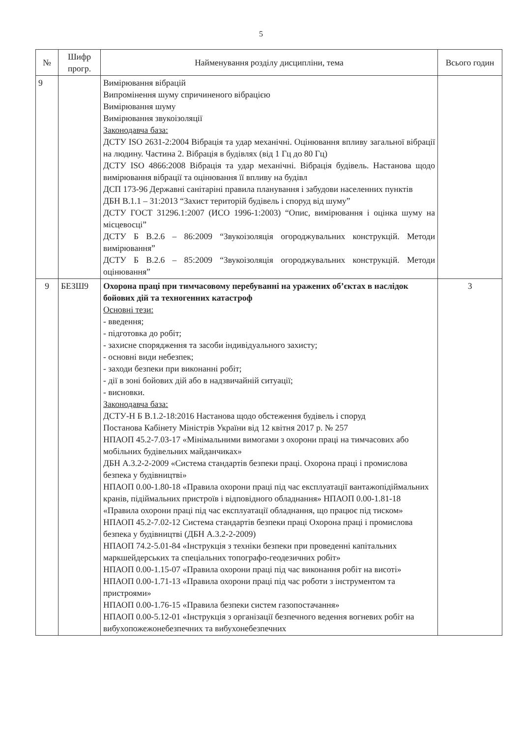5
| № | Шифр прогр. | Найменування розділу дисципліни, тема | Всього годин |
| --- | --- | --- | --- |
| 9 | | Вимірювання вібрацій Випромінення шуму спричиненого вібрацією Вимірювання шуму Вимірювання звукоізоляції Законодавча база: ДСТУ ISO 2631-2:2004 Вібрація та удар механічні. Оцінювання впливу загальної вібрації на людину. Частина 2. Вібрація в будівлях (від 1 Гц до 80 Гц) ДСТУ ISO 4866:2008 Вібрація та удар механічні. Вібрація будівель. Настанова щодо вимірювання вібрації та оцінювання її впливу на будівл ДСП 173-96 Державні санітаріні правила планування і забудови населенних пунктів ДБН В.1.1 – 31:2013 “Захист територій будівель і споруд від шуму” ДСТУ ГОСТ 31296.1:2007 (ИСО 1996-1:2003) “Опис, вимірювання і оцінка шуму на місцевосці” ДСТУ Б В.2.6 – 86:2009 “Звукоізоляція огороджувальних конструкцій. Методи вимірювання” ДСТУ Б В.2.6 – 85:2009 “Звукоізоляція огороджувальних конструкцій. Методи оцінювання” | |
| 9 | БЕЗШ9 | Охорона праці при тимчасовому перебуванні на уражених об’єктах в наслідок бойових дій та техногенних катастроф Основні тези: - введення; - підготовка до робіт; - захисне спорядження та засоби індивідуального захисту; - основні види небезпек; - заходи безпеки при виконанні робіт; - дії в зоні бойових дій або в надзвичайній ситуації; - висновки. Законодавча база: ДСТУ-Н Б В.1.2-18:2016 Настанова щодо обстеження будівель і споруд Постанова Кабінету Міністрів України від 12 квітня 2017 р. № 257 НПАОП 45.2-7.03-17 «Мінімальними вимогами з охорони праці на тимчасових або мобільних будівельних майданчиках» ДБН А.3.2-2-2009 «Система стандартів безпеки праці. Охорона праці і промислова безпека у будівництві» НПАОП 0.00-1.80-18 «Правила охорони праці під час експлуатації вантажопідіймальних кранів, підіймальних пристроїв і відповідного обладнання» НПАОП 0.00-1.81-18 «Правила охорони праці під час експлуатації обладнання, що працює під тиском» НПАОП 45.2-7.02-12 Система стандартів безпеки праці Охорона праці і промислова безпека у будівництві (ДБН А.3.2-2-2009) НПАОП 74.2-5.01-84 «Інструкція з техніки безпеки при проведенні капітальних маркшейдерських та спеціальних топографо-геодезичних робіт» НПАОП 0.00-1.15-07 «Правила охорони праці під час виконання робіт на висоті» НПАОП 0.00-1.71-13 «Правила охорони праці під час роботи з інструментом та пристроями» НПАОП 0.00-1.76-15 «Правила безпеки систем газопостачання» НПАОП 0.00-5.12-01 «Інструкція з організації безпечного ведення вогневих робіт на вибухопожежонебезпечних та вибухонебезпечних | 3 |